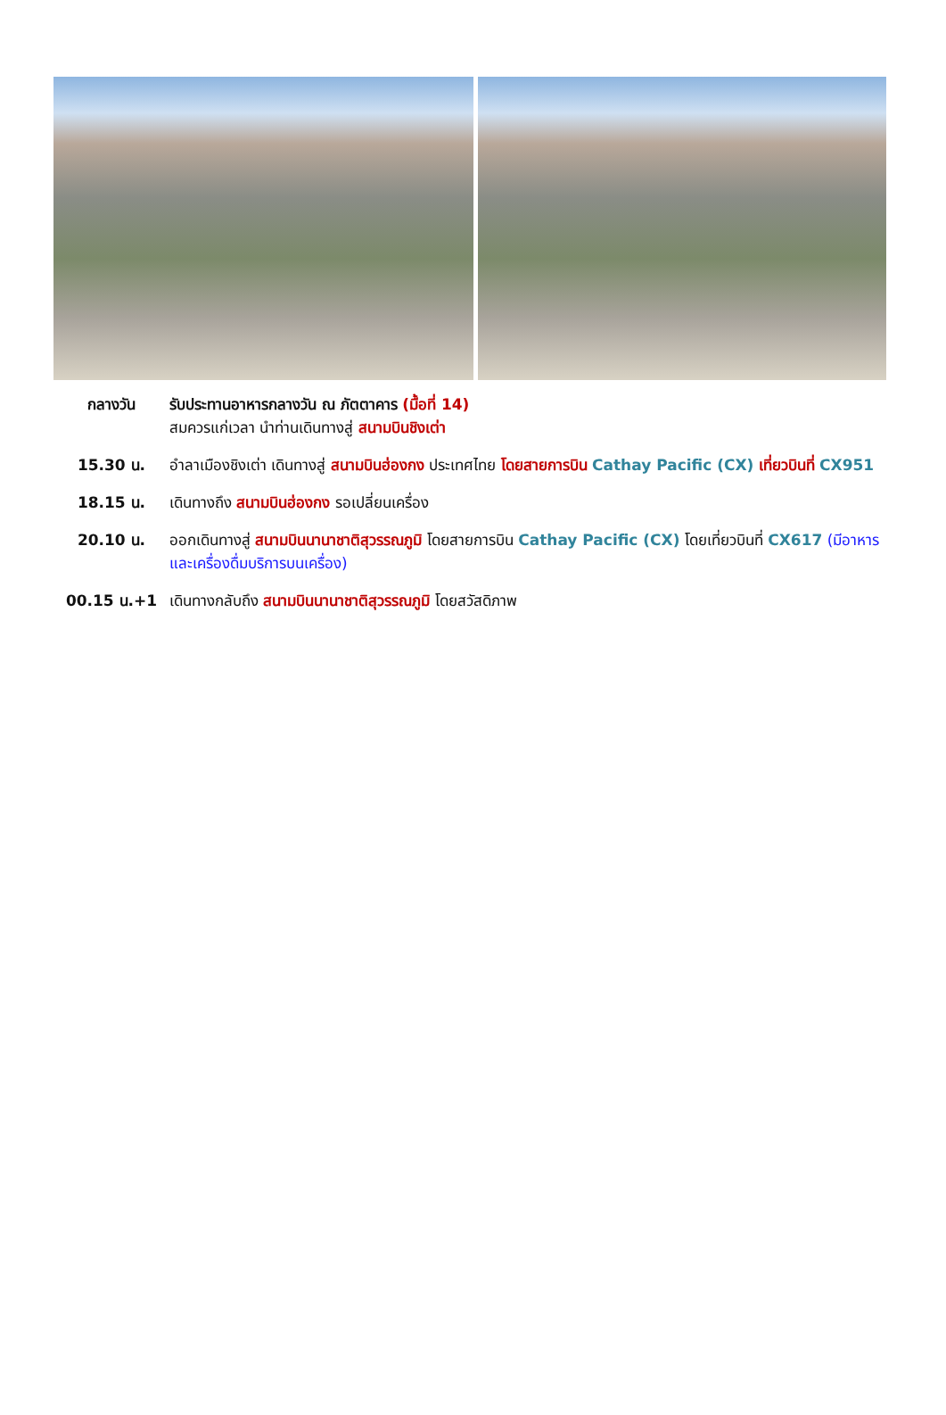| กลางวัน | รับประทานอาหารกลางวัน ณ ภัตตาคาร (มื้อที่ 14) สมควรแก่เวลา นำท่านเดินทางสู่ สนามบินชิงเต่า |
| 15.30 น. | อำลาเมืองชิงเต่า เดินทางสู่ สนามบินฮ่องกง ประเทศไทย โดยสายการบิน Cathay Pacific (CX) เที่ยวบินที่ CX951 |
| 18.15 น. | เดินทางถึง สนามบินฮ่องกง รอเปลี่ยนเครื่อง |
| 20.10 น. | ออกเดินทางสู่ สนามบินนานาชาติสุวรรณภูมิ โดยสายการบิน Cathay Pacific (CX) โดยเที่ยวบินที่ CX617 (มีอาหารและเครื่องดื่มบริการบนเครื่อง) |
| 00.15 น.+1 | เดินทางกลับถึง สนามบินนานาชาติสุวรรณภูมิ โดยสวัสดิภาพ |